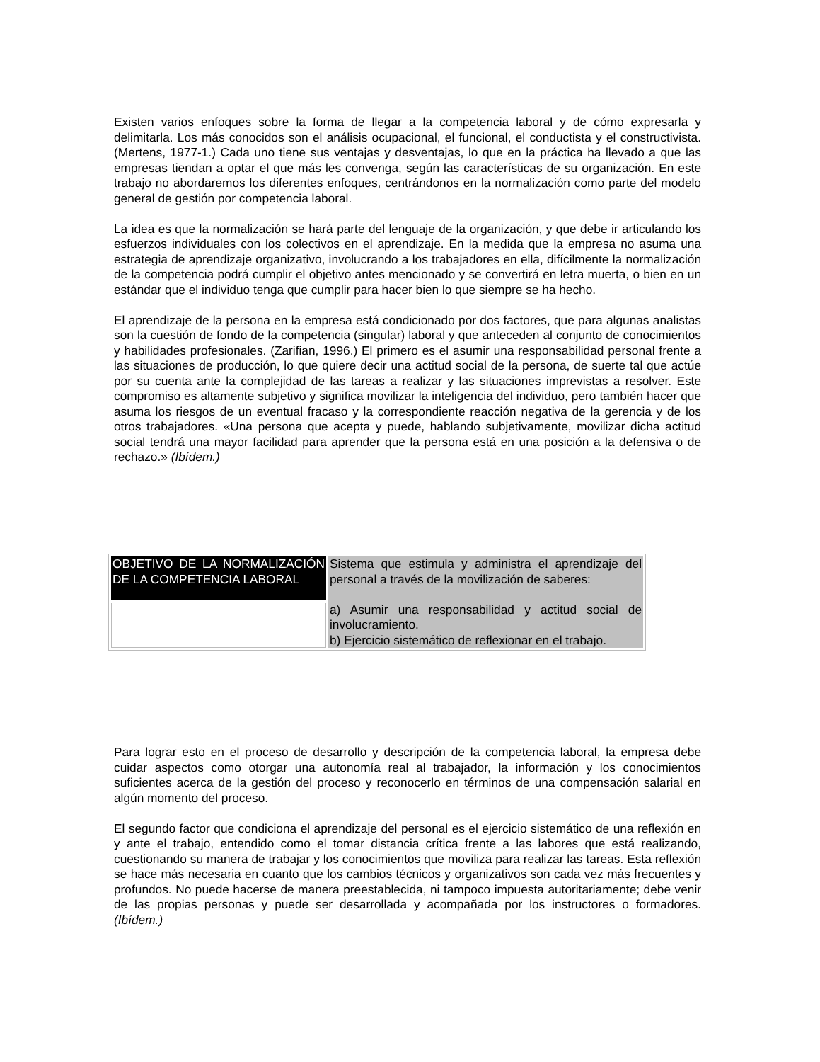Existen varios enfoques sobre la forma de llegar a la competencia laboral y de cómo expresarla y delimitarla. Los más conocidos son el análisis ocupacional, el funcional, el conductista y el constructivista. (Mertens, 1977-1.) Cada uno tiene sus ventajas y desventajas, lo que en la práctica ha llevado a que las empresas tiendan a optar el que más les convenga, según las características de su organización. En este trabajo no abordaremos los diferentes enfoques, centrándonos en la normalización como parte del modelo general de gestión por competencia laboral.
La idea es que la normalización se hará parte del lenguaje de la organización, y que debe ir articulando los esfuerzos individuales con los colectivos en el aprendizaje. En la medida que la empresa no asuma una estrategia de aprendizaje organizativo, involucrando a los trabajadores en ella, difícilmente la normalización de la competencia podrá cumplir el objetivo antes mencionado y se convertirá en letra muerta, o bien en un estándar que el individuo tenga que cumplir para hacer bien lo que siempre se ha hecho.
El aprendizaje de la persona en la empresa está condicionado por dos factores, que para algunas analistas son la cuestión de fondo de la competencia (singular) laboral y que anteceden al conjunto de conocimientos y habilidades profesionales. (Zarifian, 1996.) El primero es el asumir una responsabilidad personal frente a las situaciones de producción, lo que quiere decir una actitud social de la persona, de suerte tal que actúe por su cuenta ante la complejidad de las tareas a realizar y las situaciones imprevistas a resolver. Este compromiso es altamente subjetivo y significa movilizar la inteligencia del individuo, pero también hacer que asuma los riesgos de un eventual fracaso y la correspondiente reacción negativa de la gerencia y de los otros trabajadores. «Una persona que acepta y puede, hablando subjetivamente, movilizar dicha actitud social tendrá una mayor facilidad para aprender que la persona está en una posición a la defensiva o de rechazo.» (Ibídem.)
| OBJETIVO DE LA NORMALIZACIÓN DE LA COMPETENCIA LABORAL | Sistema que estimula y administra el aprendizaje del personal a través de la movilización de saberes: a) Asumir una responsabilidad y actitud social de involucramiento. b) Ejercicio sistemático de reflexionar en el trabajo. |
Para lograr esto en el proceso de desarrollo y descripción de la competencia laboral, la empresa debe cuidar aspectos como otorgar una autonomía real al trabajador, la información y los conocimientos suficientes acerca de la gestión del proceso y reconocerlo en términos de una compensación salarial en algún momento del proceso.
El segundo factor que condiciona el aprendizaje del personal es el ejercicio sistemático de una reflexión en y ante el trabajo, entendido como el tomar distancia crítica frente a las labores que está realizando, cuestionando su manera de trabajar y los conocimientos que moviliza para realizar las tareas. Esta reflexión se hace más necesaria en cuanto que los cambios técnicos y organizativos son cada vez más frecuentes y profundos. No puede hacerse de manera preestablecida, ni tampoco impuesta autoritariamente; debe venir de las propias personas y puede ser desarrollada y acompañada por los instructores o formadores. (Ibídem.)